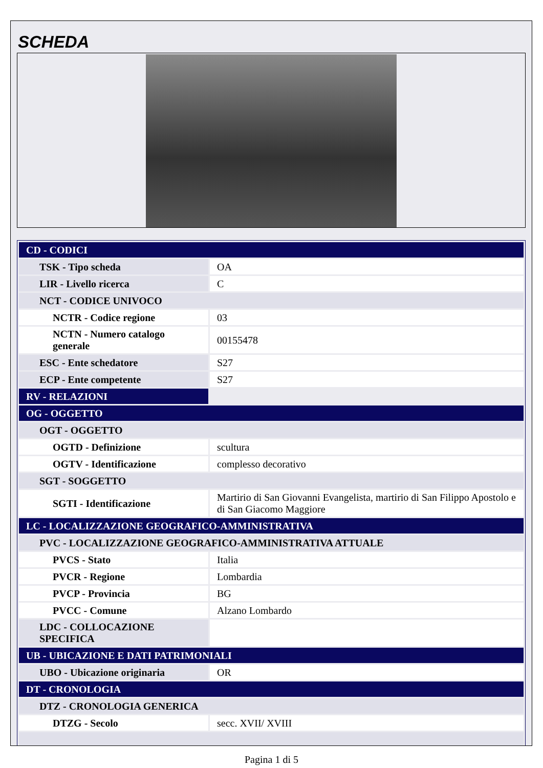SCHEDA
| CD - CODICI | |
| TSK - Tipo scheda | OA |
| LIR - Livello ricerca | C |
| NCT - CODICE UNIVOCO | |
| NCTR - Codice regione | 03 |
| NCTN - Numero catalogo generale | 00155478 |
| ESC - Ente schedatore | S27 |
| ECP - Ente competente | S27 |
| RV - RELAZIONI | |
| OG - OGGETTO | |
| OGT - OGGETTO | |
| OGTD - Definizione | scultura |
| OGTV - Identificazione | complesso decorativo |
| SGT - SOGGETTO | |
| SGTI - Identificazione | Martirio di San Giovanni Evangelista, martirio di San Filippo Apostolo e di San Giacomo Maggiore |
| LC - LOCALIZZAZIONE GEOGRAFICO-AMMINISTRATIVA | |
| PVC - LOCALIZZAZIONE GEOGRAFICO-AMMINISTRATIVA ATTUALE | |
| PVCS - Stato | Italia |
| PVCR - Regione | Lombardia |
| PVCP - Provincia | BG |
| PVCC - Comune | Alzano Lombardo |
| LDC - COLLOCAZIONE SPECIFICA | |
| UB - UBICAZIONE E DATI PATRIMONIALI | |
| UBO - Ubicazione originaria | OR |
| DT - CRONOLOGIA | |
| DTZ - CRONOLOGIA GENERICA | |
| DTZG - Secolo | secc. XVII/ XVIII |
Pagina 1 di 5